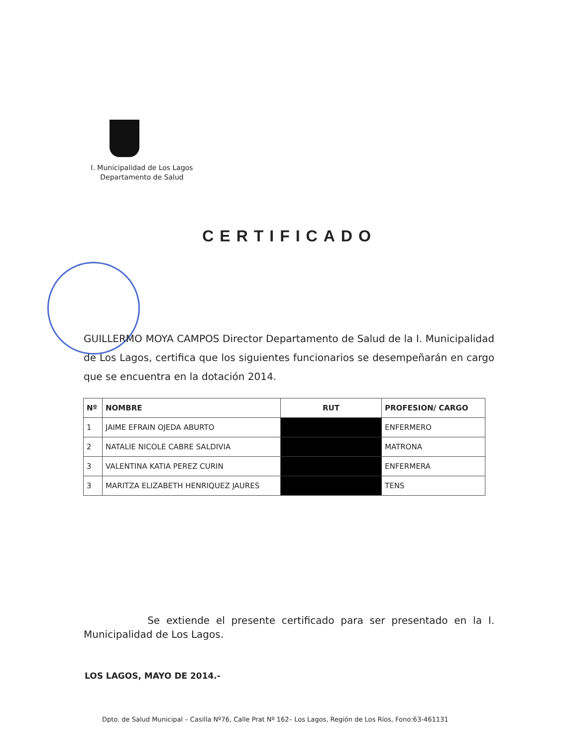I. Municipalidad de Los Lagos
Departamento de Salud
CERTIFICADO
GUILLERMO MOYA CAMPOS Director Departamento de Salud de la I. Municipalidad de Los Lagos, certifica que los siguientes funcionarios se desempeñarán en cargo que se encuentra en la dotación 2014.
| Nº | NOMBRE | RUT | PROFESION/ CARGO |
| --- | --- | --- | --- |
| 1 | JAIME EFRAIN OJEDA ABURTO | | ENFERMERO |
| 2 | NATALIE NICOLE CABRE SALDIVIA | | MATRONA |
| 3 | VALENTINA KATIA PEREZ CURIN | | ENFERMERA |
| 3 | MARITZA ELIZABETH HENRIQUEZ JAURES | | TENS |
Se extiende el presente certificado para ser presentado en la I. Municipalidad de Los Lagos.
LOS LAGOS, MAYO DE 2014.-
Dpto. de Salud Municipal – Casilla Nº76, Calle Prat Nº 162– Los Lagos, Región de Los Ríos, Fono:63-461131